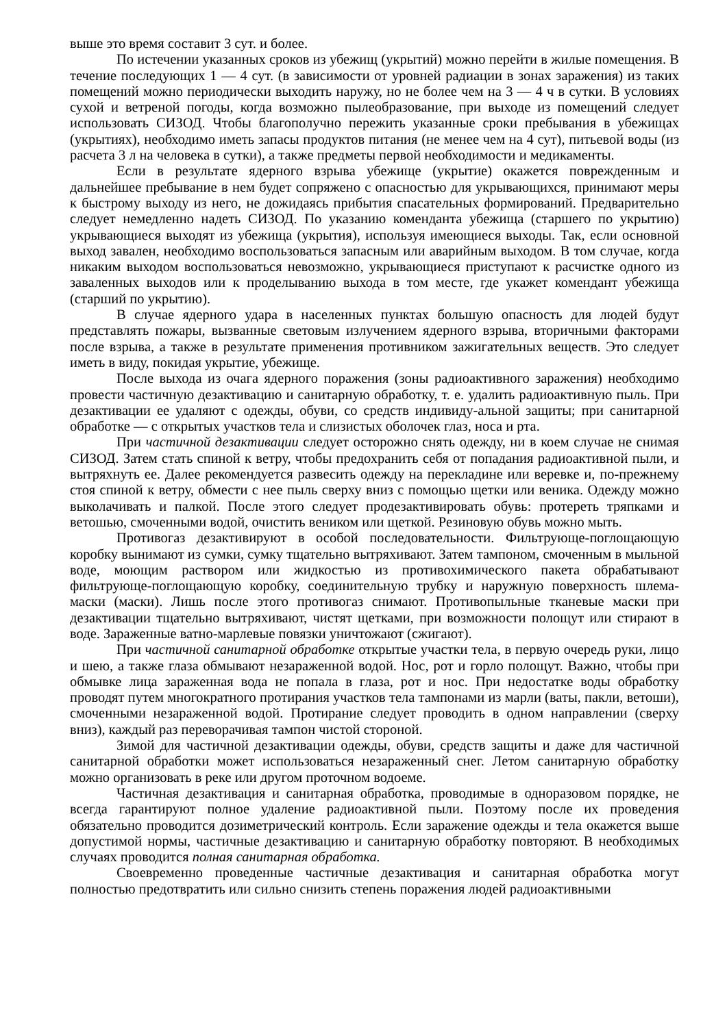выше это время составит 3 сут. и более.
По истечении указанных сроков из убежищ (укрытий) можно перейти в жилые помещения. В течение последующих 1 — 4 сут. (в зависимости от уровней радиации в зонах заражения) из таких помещений можно периодически выходить наружу, но не более чем на 3 — 4 ч в сутки. В условиях сухой и ветреной погоды, когда возможно пылеобразование, при выходе из помещений следует использовать СИЗОД. Чтобы благополучно пережить указанные сроки пребывания в убежищах (укрытиях), необходимо иметь запасы продуктов питания (не менее чем на 4 сут), питьевой воды (из расчета 3 л на человека в сутки), а также предметы первой необходимости и медикаменты.
Если в результате ядерного взрыва убежище (укрытие) окажется поврежденным и дальнейшее пребывание в нем будет сопряжено с опасностью для укрывающихся, принимают меры к быстрому выходу из него, не дожидаясь прибытия спасательных формирований. Предварительно следует немедленно надеть СИЗОД. По указанию коменданта убежища (старшего по укрытию) укрывающиеся выходят из убежища (укрытия), используя имеющиеся выходы. Так, если основной выход завален, необходимо воспользоваться запасным или аварийным выходом. В том случае, когда никаким выходом воспользоваться невозможно, укрывающиеся приступают к расчистке одного из заваленных выходов или к проделыванию выхода в том месте, где укажет комендант убежища (старший по укрытию).
В случае ядерного удара в населенных пунктах большую опасность для людей будут представлять пожары, вызванные световым излучением ядерного взрыва, вторичными факторами после взрыва, а также в результате применения противником зажигательных веществ. Это следует иметь в виду, покидая укрытие, убежище.
После выхода из очага ядерного поражения (зоны радиоактивного заражения) необходимо провести частичную дезактивацию и санитарную обработку, т. е. удалить радиоактивную пыль. При дезактивации ее удаляют с одежды, обуви, со средств индивиду-альной защиты; при санитарной обработке — с открытых участков тела и слизистых оболочек глаз, носа и рта.
При частичной дезактивации следует осторожно снять одежду, ни в коем случае не снимая СИЗОД. Затем стать спиной к ветру, чтобы предохранить себя от попадания радиоактивной пыли, и вытряхнуть ее. Далее рекомендуется развесить одежду на перекладине или веревке и, по-прежнему стоя спиной к ветру, обмести с нее пыль сверху вниз с помощью щетки или веника. Одежду можно выколачивать и палкой. После этого следует продезактивировать обувь: протереть тряпками и ветошью, смоченными водой, очистить веником или щеткой. Резиновую обувь можно мыть.
Противогаз дезактивируют в особой последовательности. Фильтрующе-поглощающую коробку вынимают из сумки, сумку тщательно вытряхивают. Затем тампоном, смоченным в мыльной воде, моющим раствором или жидкостью из противохимического пакета обрабатывают фильтрующе-поглощающую коробку, соединительную трубку и наружную поверхность шлема-маски (маски). Лишь после этого противогаз снимают. Противопыльные тканевые маски при дезактивации тщательно вытряхивают, чистят щетками, при возможности полощут или стирают в воде. Зараженные ватно-марлевые повязки уничтожают (сжигают).
При частичной санитарной обработке открытые участки тела, в первую очередь руки, лицо и шею, а также глаза обмывают незараженной водой. Нос, рот и горло полощут. Важно, чтобы при обмывке лица зараженная вода не попала в глаза, рот и нос. При недостатке воды обработку проводят путем многократного протирания участков тела тампонами из марли (ваты, пакли, ветоши), смоченными незараженной водой. Протирание следует проводить в одном направлении (сверху вниз), каждый раз переворачивая тампон чистой стороной.
Зимой для частичной дезактивации одежды, обуви, средств защиты и даже для частичной санитарной обработки может использоваться незараженный снег. Летом санитарную обработку можно организовать в реке или другом проточном водоеме.
Частичная дезактивация и санитарная обработка, проводимые в одноразовом порядке, не всегда гарантируют полное удаление радиоактивной пыли. Поэтому после их проведения обязательно проводится дозиметрический контроль. Если заражение одежды и тела окажется выше допустимой нормы, частичные дезактивацию и санитарную обработку повторяют. В необходимых случаях проводится полная санитарная обработка.
Своевременно проведенные частичные дезактивация и санитарная обработка могут полностью предотвратить или сильно снизить степень поражения людей радиоактивными